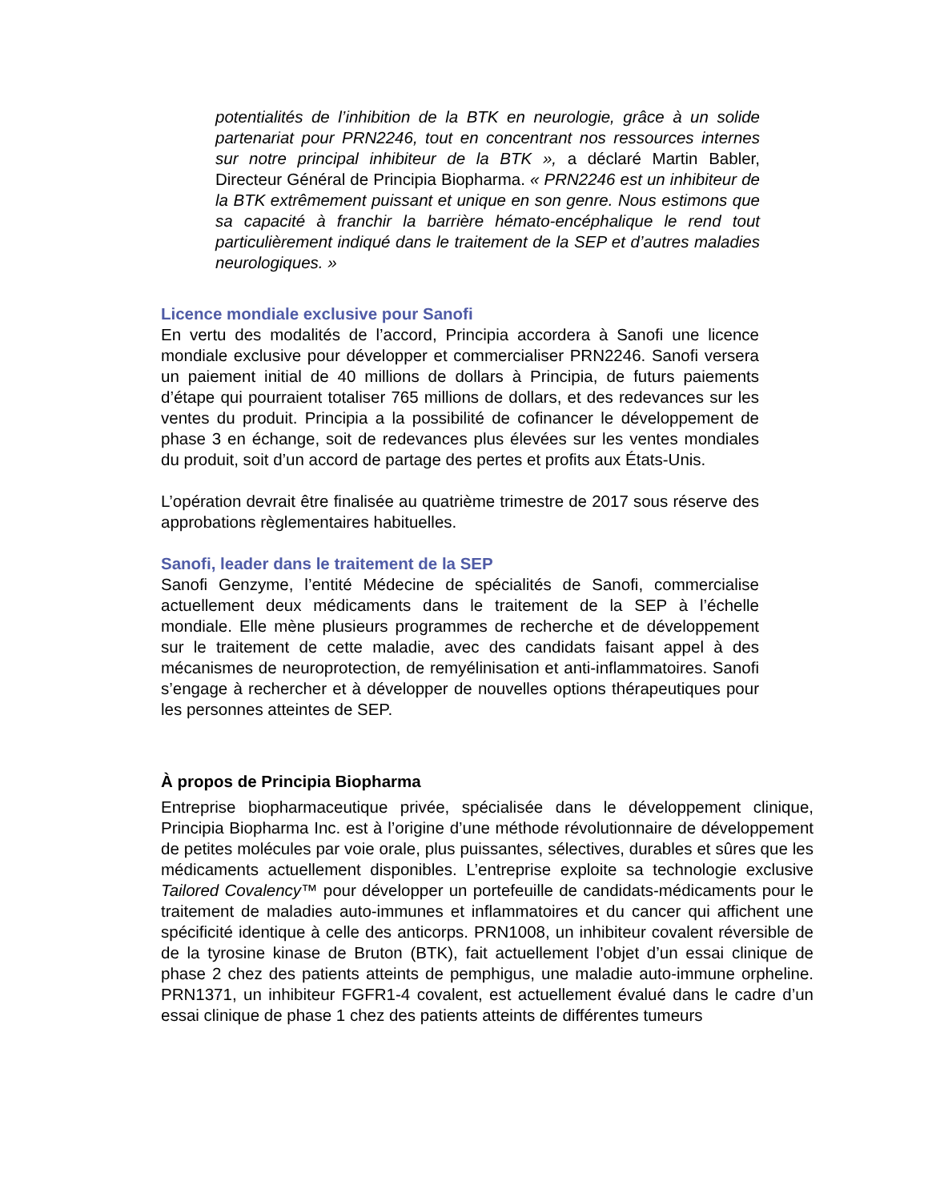potentialités de l’inhibition de la BTK en neurologie, grâce à un solide partenariat pour PRN2246, tout en concentrant nos ressources internes sur notre principal inhibiteur de la BTK », a déclaré Martin Babler, Directeur Général de Principia Biopharma. « PRN2246 est un inhibiteur de la BTK extrêmement puissant et unique en son genre. Nous estimons que sa capacité à franchir la barrière hémato-encéphalique le rend tout particulièrement indiqué dans le traitement de la SEP et d’autres maladies neurologiques. »
Licence mondiale exclusive pour Sanofi
En vertu des modalités de l’accord, Principia accordera à Sanofi une licence mondiale exclusive pour développer et commercialiser PRN2246. Sanofi versera un paiement initial de 40 millions de dollars à Principia, de futurs paiements d’étape qui pourraient totaliser 765 millions de dollars, et des redevances sur les ventes du produit. Principia a la possibilité de cofinancer le développement de phase 3 en échange, soit de redevances plus élevées sur les ventes mondiales du produit, soit d’un accord de partage des pertes et profits aux États-Unis.
L’opération devrait être finalisée au quatrième trimestre de 2017 sous réserve des approbations règlementaires habituelles.
Sanofi, leader dans le traitement de la SEP
Sanofi Genzyme, l’entité Médecine de spécialités de Sanofi, commercialise actuellement deux médicaments dans le traitement de la SEP à l’échelle mondiale. Elle mène plusieurs programmes de recherche et de développement sur le traitement de cette maladie, avec des candidats faisant appel à des mécanismes de neuroprotection, de remyélinisation et anti-inflammatoires. Sanofi s’engage à rechercher et à développer de nouvelles options thérapeutiques pour les personnes atteintes de SEP.
À propos de Principia Biopharma
Entreprise biopharmaceutique privée, spécialisée dans le développement clinique, Principia Biopharma Inc. est à l’origine d’une méthode révolutionnaire de développement de petites molécules par voie orale, plus puissantes, sélectives, durables et sûres que les médicaments actuellement disponibles. L’entreprise exploite sa technologie exclusive Tailored Covalency™ pour développer un portefeuille de candidats-médicaments pour le traitement de maladies auto-immunes et inflammatoires et du cancer qui affichent une spécificité identique à celle des anticorps. PRN1008, un inhibiteur covalent réversible de de la tyrosine kinase de Bruton (BTK), fait actuellement l’objet d’un essai clinique de phase 2 chez des patients atteints de pemphigus, une maladie auto-immune orpheline. PRN1371, un inhibiteur FGFR1-4 covalent, est actuellement évalué dans le cadre d’un essai clinique de phase 1 chez des patients atteints de différentes tumeurs